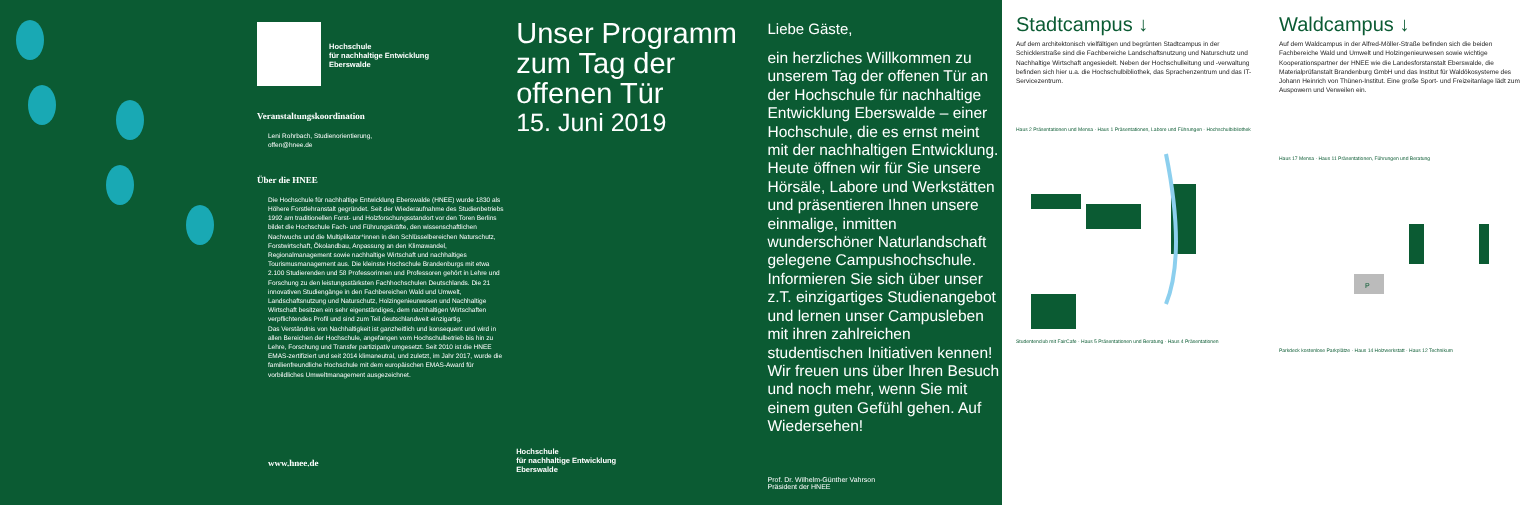Hochschule
für nachhaltige Entwicklung
Eberswalde
Veranstaltungskoordination
Leni Rohrbach, Studienorientierung,
offen@hnee.de
Über die HNEE
Die Hochschule für nachhaltige Entwicklung Eberswalde (HNEE) wurde 1830 als Höhere Forstlehranstalt gegründet. Seit der Wiederaufnahme des Studienbetriebs 1992 am traditionellen Forst- und Holzforschungsstandort vor den Toren Berlins bildet die Hochschule Fach- und Führungskräfte, den wissenschaftlichen Nachwuchs und die Multiplikator*innen in den Schlüsselbereichen Naturschutz, Forstwirtschaft, Ökolandbau, Anpassung an den Klimawandel, Regionalmanagement sowie nachhaltige Wirtschaft und nachhaltiges Tourismusmanagement aus. Die kleinste Hochschule Brandenburgs mit etwa 2.100 Studierenden und 58 Professorinnen und Professoren gehört in Lehre und Forschung zu den leistungsstärksten Fachhochschulen Deutschlands. Die 21 innovativen Studiengänge in den Fachbereichen Wald und Umwelt, Landschaftsnutzung und Naturschutz, Holzingenieurwesen und Nachhaltige Wirtschaft besitzen ein sehr eigenständiges, dem nachhaltigen Wirtschaften verpflichtendes Profil und sind zum Teil deutschlandweit einzigartig.
Das Verständnis von Nachhaltigkeit ist ganzheitlich und konsequent und wird in allen Bereichen der Hochschule, angefangen vom Hochschulbetrieb bis hin zu Lehre, Forschung und Transfer partizipativ umgesetzt. Seit 2010 ist die HNEE EMAS-zertifiziert und seit 2014 klimaneutral, und zuletzt, im Jahr 2017, wurde die familienfreundliche Hochschule mit dem europäischen EMAS-Award für vorbildliches Umweltmanagement ausgezeichnet.
www.hnee.de
Unser Programm
zum Tag der
offenen Tür
15. Juni 2019
Hochschule
für nachhaltige Entwicklung
Eberswalde
Liebe Gäste,
ein herzliches Willkommen zu unserem Tag der offenen Tür an der Hochschule für nachhaltige Entwicklung Eberswalde – einer Hochschule, die es ernst meint mit der nachhaltigen Entwicklung. Heute öffnen wir für Sie unsere Hörsäle, Labore und Werkstätten und präsentieren Ihnen unsere einmalige, inmitten wunderschöner Naturlandschaft gelegene Campushochschule. Informieren Sie sich über unser z.T. einzigartiges Studienangebot und lernen unser Campusleben mit ihren zahlreichen studentischen Initiativen kennen! Wir freuen uns über Ihren Besuch und noch mehr, wenn Sie mit einem guten Gefühl gehen. Auf Wiedersehen!
Prof. Dr. Wilhelm-Günther Vahrson
Präsident der HNEE
Stadtcampus ↓
Auf dem architektonisch vielfältigen und begrünten Stadtcampus in der Schicklerstraße sind die Fachbereiche Landschaftsnutzung und Naturschutz und Nachhaltige Wirtschaft angesiedelt. Neben der Hochschulleitung und -verwaltung befinden sich hier u.a. die Hochschulbibliothek, das Sprachenzentrum und das IT-Servicezentrum.
Haus 2 Präsentationen und Mensa · Haus 1 Präsentationen, Labore und Führungen · Hochschulbibliothek
Studentenclub mit FairCafe · Haus 5 Präsentationen und Beratung · Haus 4 Präsentationen
Waldcampus ↓
Auf dem Waldcampus in der Alfred-Möller-Straße befinden sich die beiden Fachbereiche Wald und Umwelt und Holzingenieurwesen sowie wichtige Kooperationspartner der HNEE wie die Landesforstanstalt Eberswalde, die Materialprüfanstalt Brandenburg GmbH und das Institut für Waldökosysteme des Johann Heinrich von Thünen-Institut. Eine große Sport- und Freizeitanlage lädt zum Auspowern und Verweilen ein.
Haus 17 Mensa · Haus 11 Präsentationen, Führungen und Beratung
P
Parkdeck kostenlose Parkplätze · Haus 14 Holzwerkstatt · Haus 12 Technikum